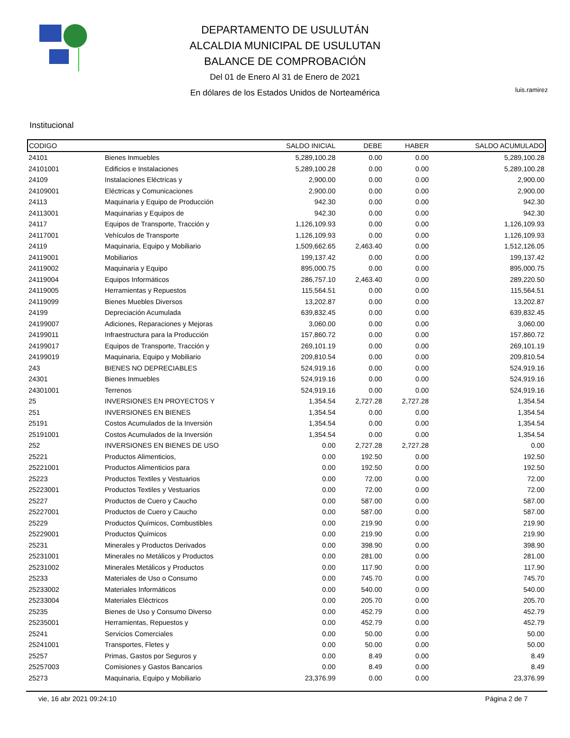DEPARTAMENTO DE USULUTÁN
ALCALDIA MUNICIPAL DE USULUTAN
BALANCE DE COMPROBACIÓN
Del 01 de Enero Al 31 de Enero de 2021
En dólares de los Estados Unidos de Norteamérica
luis.ramirez
Institucional
| CODIGO | | SALDO INICIAL | DEBE | HABER | SALDO ACUMULADO |
| --- | --- | --- | --- | --- | --- |
| 24101 | Bienes Inmuebles | 5,289,100.28 | 0.00 | 0.00 | 5,289,100.28 |
| 24101001 | Edificios e Instalaciones | 5,289,100.28 | 0.00 | 0.00 | 5,289,100.28 |
| 24109 | Instalaciones Eléctricas y | 2,900.00 | 0.00 | 0.00 | 2,900.00 |
| 24109001 | Eléctricas y Comunicaciones | 2,900.00 | 0.00 | 0.00 | 2,900.00 |
| 24113 | Maquinaria y Equipo de Producción | 942.30 | 0.00 | 0.00 | 942.30 |
| 24113001 | Maquinarias y Equipos de | 942.30 | 0.00 | 0.00 | 942.30 |
| 24117 | Equipos de Transporte, Tracción y | 1,126,109.93 | 0.00 | 0.00 | 1,126,109.93 |
| 24117001 | Vehículos de Transporte | 1,126,109.93 | 0.00 | 0.00 | 1,126,109.93 |
| 24119 | Maquinaria, Equipo y Mobiliario | 1,509,662.65 | 2,463.40 | 0.00 | 1,512,126.05 |
| 24119001 | Mobiliarios | 199,137.42 | 0.00 | 0.00 | 199,137.42 |
| 24119002 | Maquinaria y Equipo | 895,000.75 | 0.00 | 0.00 | 895,000.75 |
| 24119004 | Equipos Informáticos | 286,757.10 | 2,463.40 | 0.00 | 289,220.50 |
| 24119005 | Herramientas y Repuestos | 115,564.51 | 0.00 | 0.00 | 115,564.51 |
| 24119099 | Bienes Muebles Diversos | 13,202.87 | 0.00 | 0.00 | 13,202.87 |
| 24199 | Depreciación Acumulada | 639,832.45 | 0.00 | 0.00 | 639,832.45 |
| 24199007 | Adiciones, Reparaciones y Mejoras | 3,060.00 | 0.00 | 0.00 | 3,060.00 |
| 24199011 | Infraestructura para la Producción | 157,860.72 | 0.00 | 0.00 | 157,860.72 |
| 24199017 | Equipos de Transporte, Tracción y | 269,101.19 | 0.00 | 0.00 | 269,101.19 |
| 24199019 | Maquinaria, Equipo y Mobiliario | 209,810.54 | 0.00 | 0.00 | 209,810.54 |
| 243 | BIENES NO DEPRECIABLES | 524,919.16 | 0.00 | 0.00 | 524,919.16 |
| 24301 | Bienes Inmuebles | 524,919.16 | 0.00 | 0.00 | 524,919.16 |
| 24301001 | Terrenos | 524,919.16 | 0.00 | 0.00 | 524,919.16 |
| 25 | INVERSIONES EN PROYECTOS Y | 1,354.54 | 2,727.28 | 2,727.28 | 1,354.54 |
| 251 | INVERSIONES EN BIENES | 1,354.54 | 0.00 | 0.00 | 1,354.54 |
| 25191 | Costos Acumulados de la Inversión | 1,354.54 | 0.00 | 0.00 | 1,354.54 |
| 25191001 | Costos Acumulados de la Inversión | 1,354.54 | 0.00 | 0.00 | 1,354.54 |
| 252 | INVERSIONES EN BIENES DE USO | 0.00 | 2,727.28 | 2,727.28 | 0.00 |
| 25221 | Productos Alimenticios, | 0.00 | 192.50 | 0.00 | 192.50 |
| 25221001 | Productos Alimenticios para | 0.00 | 192.50 | 0.00 | 192.50 |
| 25223 | Productos Textiles y Vestuarios | 0.00 | 72.00 | 0.00 | 72.00 |
| 25223001 | Productos Textiles y Vestuarios | 0.00 | 72.00 | 0.00 | 72.00 |
| 25227 | Productos de Cuero y Caucho | 0.00 | 587.00 | 0.00 | 587.00 |
| 25227001 | Productos de Cuero y Caucho | 0.00 | 587.00 | 0.00 | 587.00 |
| 25229 | Productos Químicos, Combustibles | 0.00 | 219.90 | 0.00 | 219.90 |
| 25229001 | Productos Químicos | 0.00 | 219.90 | 0.00 | 219.90 |
| 25231 | Minerales y Productos Derivados | 0.00 | 398.90 | 0.00 | 398.90 |
| 25231001 | Minerales no Metálicos y Productos | 0.00 | 281.00 | 0.00 | 281.00 |
| 25231002 | Minerales Metálicos y Productos | 0.00 | 117.90 | 0.00 | 117.90 |
| 25233 | Materiales de Uso o Consumo | 0.00 | 745.70 | 0.00 | 745.70 |
| 25233002 | Materiales Informáticos | 0.00 | 540.00 | 0.00 | 540.00 |
| 25233004 | Materiales Eléctricos | 0.00 | 205.70 | 0.00 | 205.70 |
| 25235 | Bienes de Uso y Consumo Diverso | 0.00 | 452.79 | 0.00 | 452.79 |
| 25235001 | Herramientas, Repuestos y | 0.00 | 452.79 | 0.00 | 452.79 |
| 25241 | Servicios Comerciales | 0.00 | 50.00 | 0.00 | 50.00 |
| 25241001 | Transportes, Fletes y | 0.00 | 50.00 | 0.00 | 50.00 |
| 25257 | Primas, Gastos por Seguros y | 0.00 | 8.49 | 0.00 | 8.49 |
| 25257003 | Comisiones y Gastos Bancarios | 0.00 | 8.49 | 0.00 | 8.49 |
| 25273 | Maquinaria, Equipo y Mobiliario | 23,376.99 | 0.00 | 0.00 | 23,376.99 |
vie, 16 abr 2021 09:24:10 Página 2 de 7